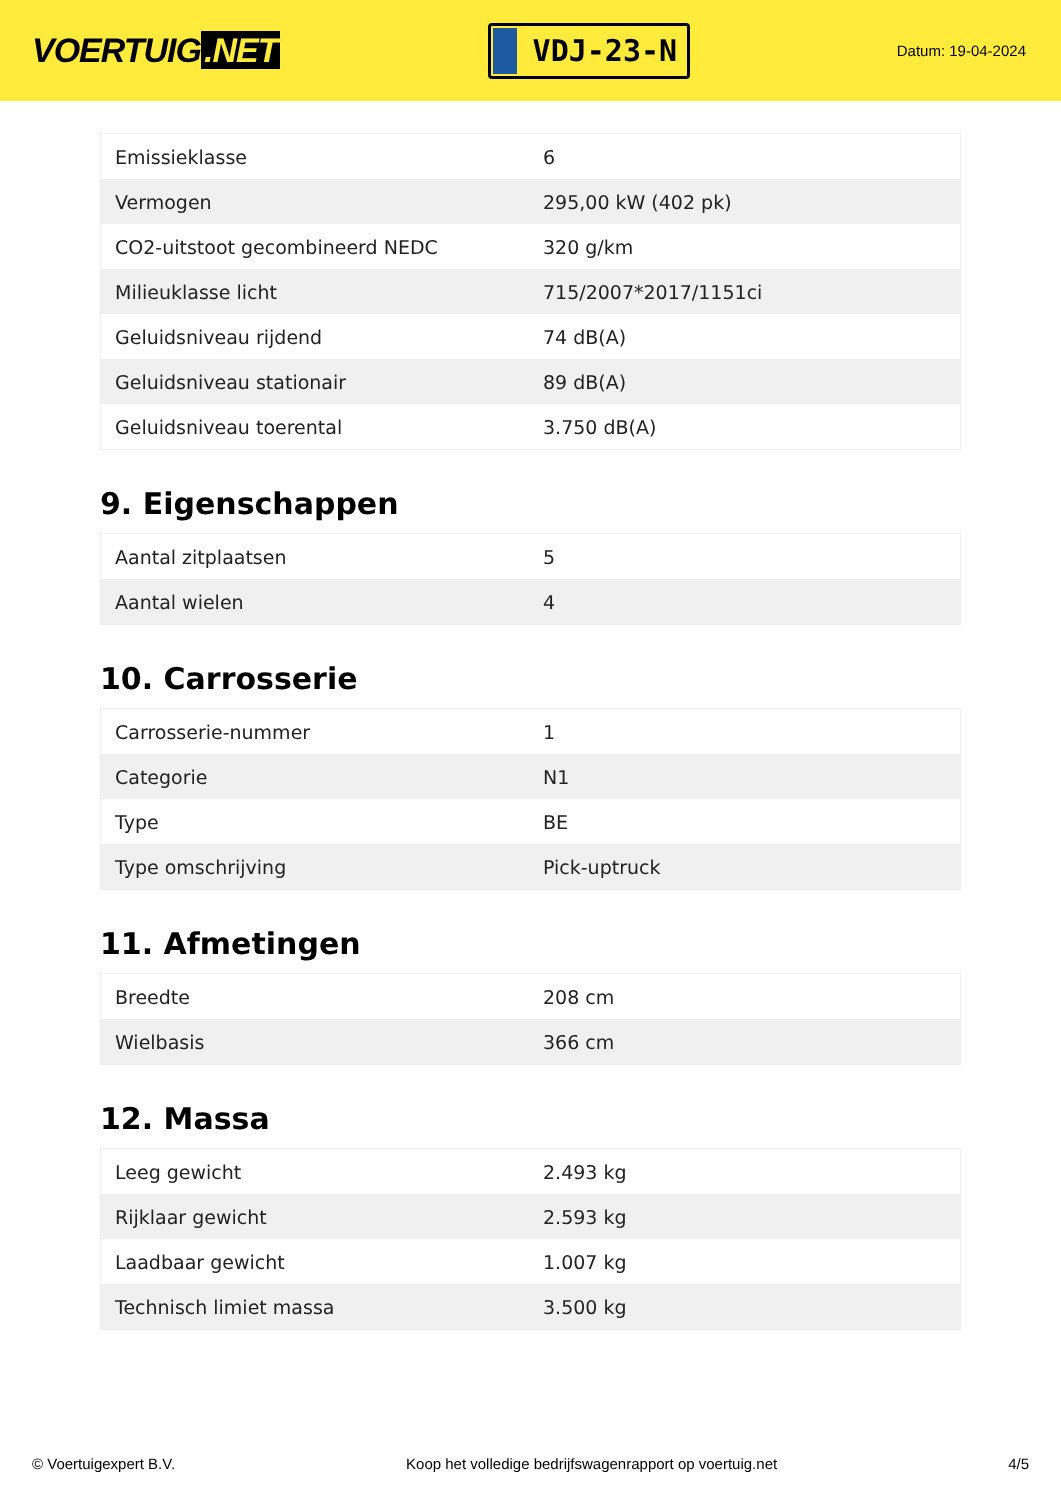VOERTUIG.NET
VDJ-23-N
Datum: 19-04-2024
| Emissieklasse | 6 |
| Vermogen | 295,00 kW (402 pk) |
| CO2-uitstoot gecombineerd NEDC | 320 g/km |
| Milieuklasse licht | 715/2007*2017/1151ci |
| Geluidsniveau rijdend | 74 dB(A) |
| Geluidsniveau stationair | 89 dB(A) |
| Geluidsniveau toerental | 3.750 dB(A) |
9. Eigenschappen
| Aantal zitplaatsen | 5 |
| Aantal wielen | 4 |
10. Carrosserie
| Carrosserie-nummer | 1 |
| Categorie | N1 |
| Type | BE |
| Type omschrijving | Pick-uptruck |
11. Afmetingen
| Breedte | 208 cm |
| Wielbasis | 366 cm |
12. Massa
| Leeg gewicht | 2.493 kg |
| Rijklaar gewicht | 2.593 kg |
| Laadbaar gewicht | 1.007 kg |
| Technisch limiet massa | 3.500 kg |
© Voertuigexpert B.V. Koop het volledige bedrijfswagenrapport op voertuig.net 4/5